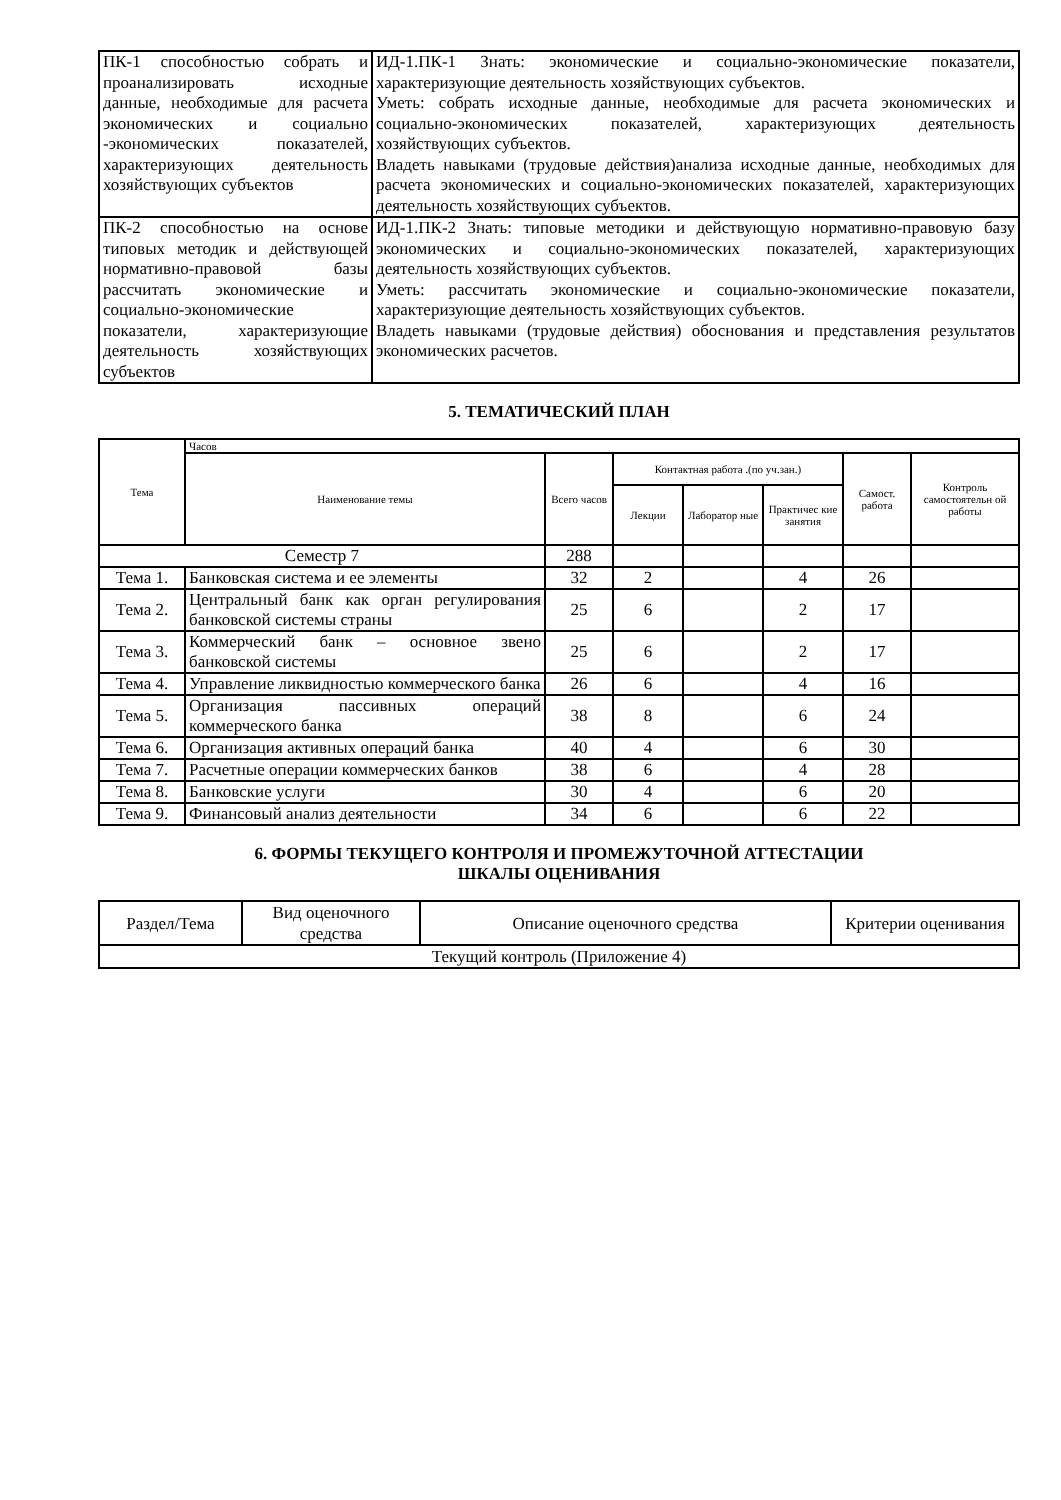| ПК-1 способностью собрать и проанализировать исходные данные, необходимые для расчета экономических и социально -экономических показателей, характеризующих деятельность хозяйствующих субъектов | ИД-1.ПК-1 Знать: экономические и социально-экономические показатели, характеризующие деятельность хозяйствующих субъектов. Уметь: собрать исходные данные, необходимые для расчета экономических и социально-экономических показателей, характеризующих деятельность хозяйствующих субъектов. Владеть навыками (трудовые действия)анализа исходные данные, необходимых для расчета экономических и социально-экономических показателей, характеризующих деятельность хозяйствующих субъектов. |
| ПК-2 способностью на основе типовых методик и действующей нормативно-правовой базы рассчитать экономические и социально-экономические показатели, характеризующие деятельность хозяйствующих субъектов | ИД-1.ПК-2 Знать: типовые методики и действующую нормативно-правовую базу экономических и социально-экономических показателей, характеризующих деятельность хозяйствующих субъектов. Уметь: рассчитать экономические и социально-экономические показатели, характеризующие деятельность хозяйствующих субъектов. Владеть навыками (трудовые действия) обоснования и представления результатов экономических расчетов. |
5. ТЕМАТИЧЕСКИЙ ПЛАН
| Тема | Часов | | | | | | |
| --- | --- | --- | --- | --- | --- | --- | --- |
| | Наименование темы | Всего часов | Контактная работа .(по уч.зан.) | | | Самост. работа | Контроль самостоятельн ой работы |
| | | | Лекции | Лаборатор ные | Практичес кие занятия | | |
| Семестр 7 | | 288 | | | | | |
| Тема 1. | Банковская система и ее элементы | 32 | 2 | | 4 | 26 | |
| Тема 2. | Центральный банк как орган регулирования банковской системы страны | 25 | 6 | | 2 | 17 | |
| Тема 3. | Коммерческий банк – основное звено банковской системы | 25 | 6 | | 2 | 17 | |
| Тема 4. | Управление ликвидностью коммерческого банка | 26 | 6 | | 4 | 16 | |
| Тема 5. | Организация пассивных операций коммерческого банка | 38 | 8 | | 6 | 24 | |
| Тема 6. | Организация активных операций банка | 40 | 4 | | 6 | 30 | |
| Тема 7. | Расчетные операции коммерческих банков | 38 | 6 | | 4 | 28 | |
| Тема 8. | Банковские услуги | 30 | 4 | | 6 | 20 | |
| Тема 9. | Финансовый анализ деятельности | 34 | 6 | | 6 | 22 | |
6. ФОРМЫ ТЕКУЩЕГО КОНТРОЛЯ И ПРОМЕЖУТОЧНОЙ АТТЕСТАЦИИ
ШКАЛЫ ОЦЕНИВАНИЯ
| Раздел/Тема | Вид оценочного средства | Описание оценочного средства | Критерии оценивания |
| Текущий контроль (Приложение 4) | | | |